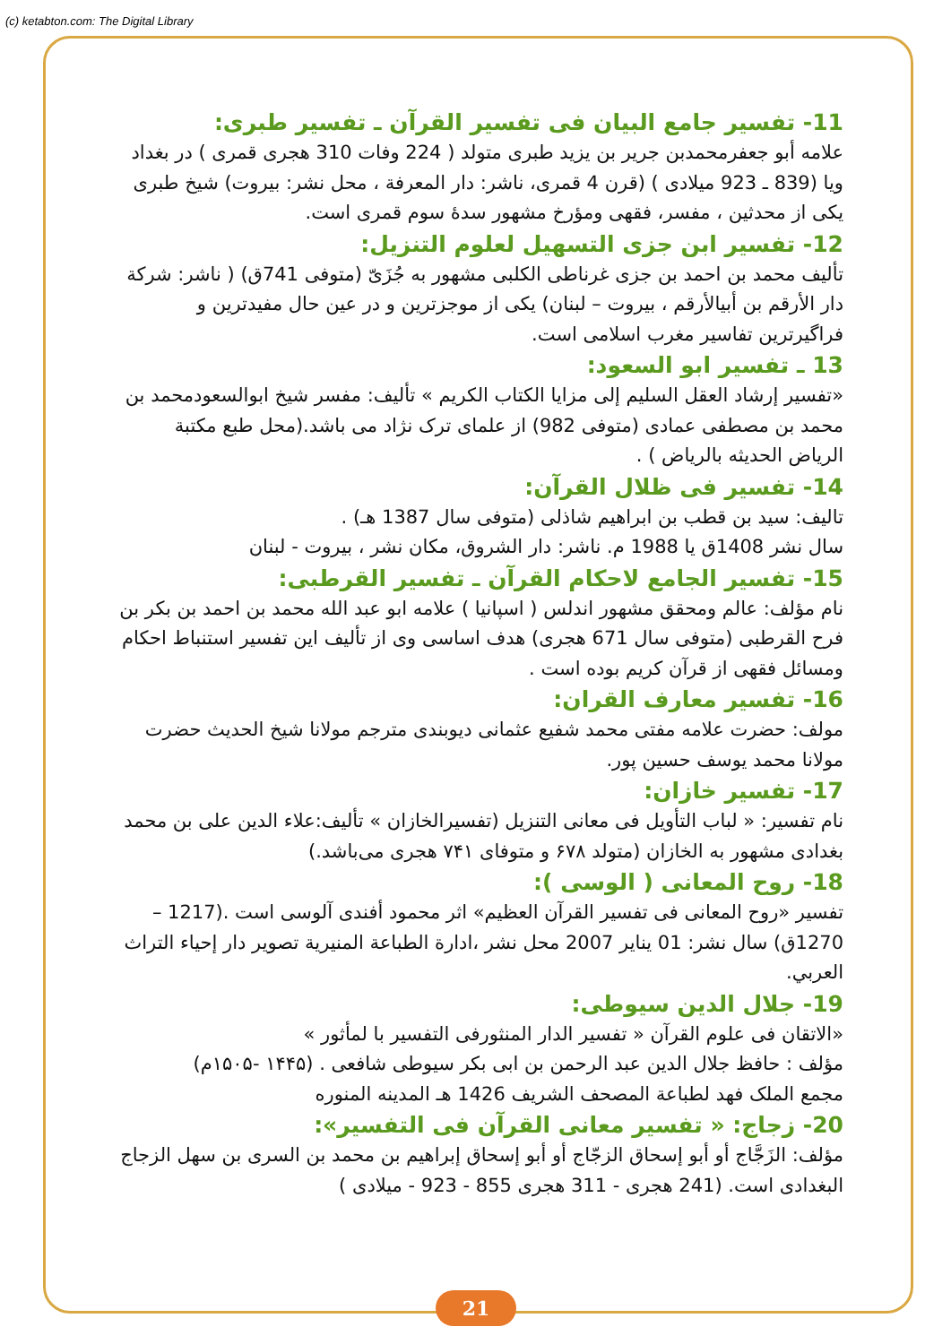(c) ketabton.com: The Digital Library
11- تفسير جامع البيان فی تفسير القرآن ـ تفسير طبری:
علامه أبو جعفرمحمدبن جرير بن يزيد طبری متولد ( 224 وفات 310 هجری قمری ) در بغداد ويا (839 ـ 923 ميلادی ) (قرن 4 قمری، ناشر: دار المعرفة ، محل نشر: بيروت) شيخ طبری يکی از محدثين ، مفسر، فقهی ومؤرخ مشهور سدۀ سوم قمری است.
12- تفسير ابن جزی التسهيل لعلوم التنزيل:
تأليف محمد بن احمد بن جزی غرناطی الكلبی مشهور به جُزَیّ (متوفی 741ق) ( ناشر: شركة دار الأرقم بن أبيالأرقم ، بيروت – لبنان) يکی از موجزترين و در عين حال مفيدترين و فراگيرترين تفاسير مغرب اسلامی است.
13 ـ تفسير ابو السعود:
«تفسير إرشاد العقل السليم إلی مزايا الكتاب الكريم » تأليف: مفسر شيخ ابوالسعودمحمد بن محمد بن مصطفی عمادی (متوفی 982) از علمای ترک نژاد می باشد.(محل طبع مكتبة الرياض الحديثه بالرياض ) .
14- تفسير فی ظلال القرآن:
تاليف: سيد بن قطب بن ابراهيم شاذلی (متوفی سال 1387 هـ) .
سال نشر 1408ق يا 1988 م. ناشر: دار الشروق، مكان نشر ، بيروت - لبنان
15- تفسير الجامع لاحكام القرآن ـ تفسير القرطبی:
نام مؤلف: عالم ومحقق مشهور اندلس ( اسپانيا ) علامه ابو عبد الله محمد بن احمد بن بكر بن فرح القرطبی (متوفی سال 671 هجری) هدف اساسی وی از تأليف اين تفسير استنباط احكام ومسائل فقهی از قرآن كريم بوده است .
16- تفسير معارف القران:
مولف: حضرت علامه مفتی محمد شفيع عثمانی ديوبندی مترجم مولانا شيخ الحديث حضرت مولانا محمد يوسف حسين پور.
17- تفسير خازان:
نام تفسير: « لباب التأويل فی معانی التنزيل (تفسيرالخازان » تأليف:علاء الدين علی بن محمد بغدادی مشهور به الخازان (متولد ۶۷۸ و متوفای ۷۴۱ هجری می‌باشد.)
18- روح المعانی ( الوسی ):
تفسير «روح المعانی فی تفسير القرآن العظيم» اثر محمود أفندی آلوسی است .(1217 – 1270ق) سال نشر: 01 يناير 2007 محل نشر ،ادارة الطباعة المنيرية تصوير دار إحياء التراث العربي.
19- جلال الدين سيوطی:
«الاتقان فی علوم القرآن « تفسير الدار المنثورفی التفسير با لمأثور »
مؤلف : حافظ جلال الدين عبد الرحمن بن ابی بكر سيوطی شافعی . (۱۴۴۵ -۱۵۰۵م)
مجمع الملک فهد لطباعة المصحف الشريف 1426 هـ المدينه المنوره
20- زجاج: « تفسير معانی القرآن فی التفسير»:
مؤلف: الزَجَّاج أو أبو إسحاق الزجّاج أو أبو إسحاق إبراهيم بن محمد بن السری بن سهل الزجاج البغدادی است. (241 هجری - 311 هجری 855 - 923 - ميلادی )
21